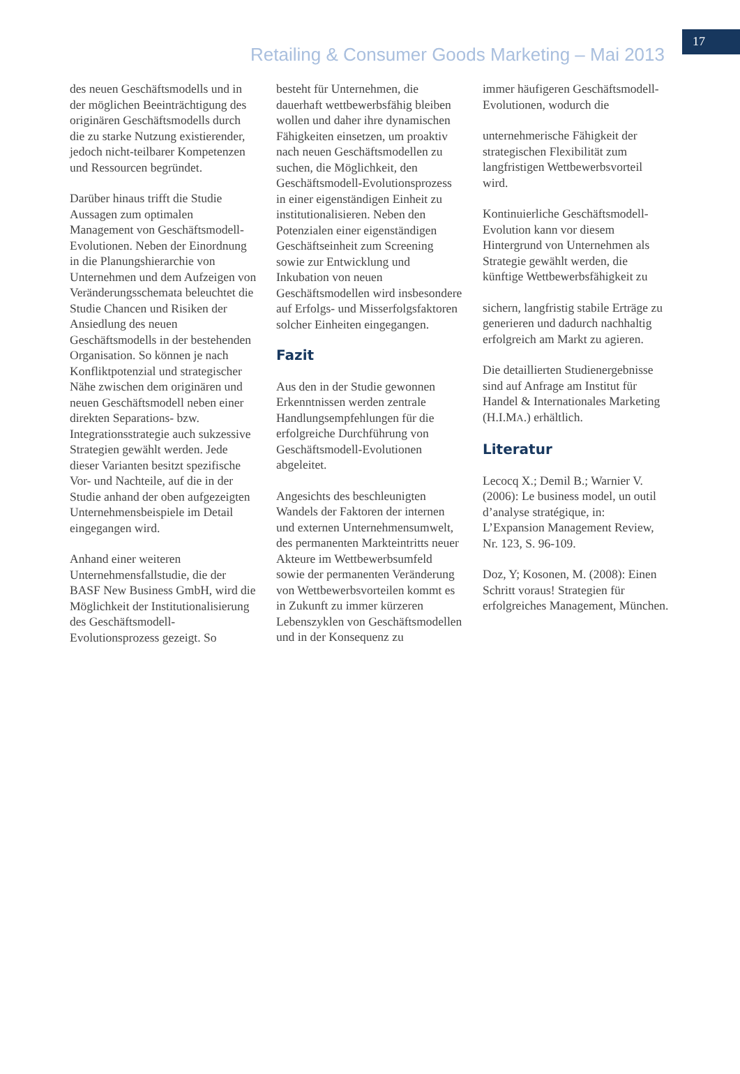Retailing & Consumer Goods Marketing – Mai 2013
17
des neuen Geschäftsmodells und in der möglichen Beeinträchtigung des originären Geschäftsmodells durch die zu starke Nutzung existierender, jedoch nicht-teilbarer Kompetenzen und Ressourcen begründet.
Darüber hinaus trifft die Studie Aussagen zum optimalen Management von Geschäftsmodell-Evolutionen. Neben der Einordnung in die Planungshierarchie von Unternehmen und dem Aufzeigen von Veränderungsschemata beleuchtet die Studie Chancen und Risiken der Ansiedlung des neuen Geschäftsmodells in der bestehenden Organisation. So können je nach Konfliktpotenzial und strategischer Nähe zwischen dem originären und neuen Geschäftsmodell neben einer direkten Separations- bzw. Integrationsstrategie auch sukzessive Strategien gewählt werden. Jede dieser Varianten besitzt spezifische Vor- und Nachteile, auf die in der Studie anhand der oben aufgezeigten Unternehmensbeispiele im Detail eingegangen wird.
Anhand einer weiteren Unternehmensfallstudie, die der BASF New Business GmbH, wird die Möglichkeit der Institutionalisierung des Geschäftsmodell-Evolutionsprozess gezeigt. So
besteht für Unternehmen, die dauerhaft wettbewerbsfähig bleiben wollen und daher ihre dynamischen Fähigkeiten einsetzen, um proaktiv nach neuen Geschäftsmodellen zu suchen, die Möglichkeit, den Geschäftsmodell-Evolutionsprozess in einer eigenständigen Einheit zu institutionalisieren. Neben den Potenzialen einer eigenständigen Geschäftseinheit zum Screening sowie zur Entwicklung und Inkubation von neuen Geschäftsmodellen wird insbesondere auf Erfolgs- und Misserfolgsfaktoren solcher Einheiten eingegangen.
Fazit
Aus den in der Studie gewonnen Erkenntnissen werden zentrale Handlungsempfehlungen für die erfolgreiche Durchführung von Geschäftsmodell-Evolutionen abgeleitet.
Angesichts des beschleunigten Wandels der Faktoren der internen und externen Unternehmensumwelt, des permanenten Markteintritts neuer Akteure im Wettbewerbsumfeld sowie der permanenten Veränderung von Wettbewerbsvorteilen kommt es in Zukunft zu immer kürzeren Lebenszyklen von Geschäftsmodellen und in der Konsequenz zu
immer häufigeren Geschäftsmodell-Evolutionen, wodurch die
unternehmerische Fähigkeit der strategischen Flexibilität zum langfristigen Wettbewerbsvorteil wird.
Kontinuierliche Geschäftsmodell-Evolution kann vor diesem Hintergrund von Unternehmen als Strategie gewählt werden, die künftige Wettbewerbsfähigkeit zu
sichern, langfristig stabile Erträge zu generieren und dadurch nachhaltig erfolgreich am Markt zu agieren.
Die detaillierten Studienergebnisse sind auf Anfrage am Institut für Handel & Internationales Marketing (H.I.MA.) erhältlich.
Literatur
Lecocq X.; Demil B.; Warnier V. (2006): Le business model, un outil d’analyse stratégique, in: L’Expansion Management Review, Nr. 123, S. 96-109.
Doz, Y; Kosonen, M. (2008): Einen Schritt voraus! Strategien für erfolgreiches Management, München.